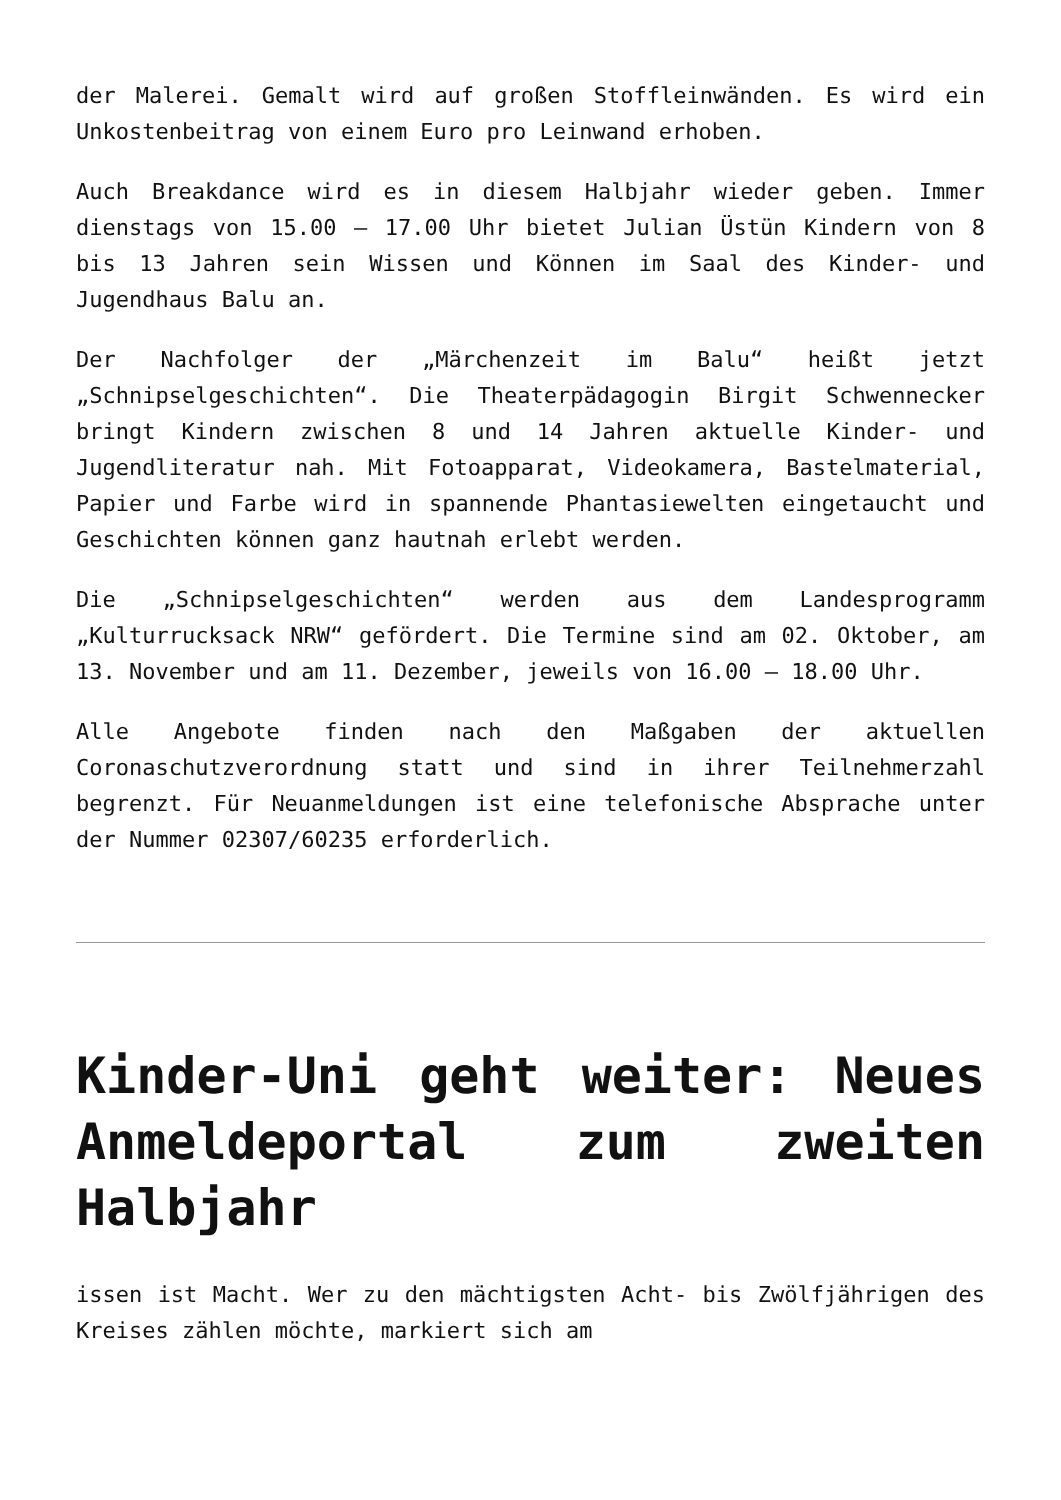der Malerei. Gemalt wird auf großen Stoffleinwänden. Es wird ein Unkostenbeitrag von einem Euro pro Leinwand erhoben.
Auch Breakdance wird es in diesem Halbjahr wieder geben. Immer dienstags von 15.00 – 17.00 Uhr bietet Julian Üstün Kindern von 8 bis 13 Jahren sein Wissen und Können im Saal des Kinder- und Jugendhaus Balu an.
Der Nachfolger der „Märchenzeit im Balu“ heißt jetzt „Schnipselgeschichten“. Die Theaterpädagogin Birgit Schwennecker bringt Kindern zwischen 8 und 14 Jahren aktuelle Kinder- und Jugendliteratur nah. Mit Fotoapparat, Videokamera, Bastelmaterial, Papier und Farbe wird in spannende Phantasiewelten eingetaucht und Geschichten können ganz hautnah erlebt werden.
Die „Schnipselgeschichten“ werden aus dem Landesprogramm „Kulturrucksack NRW“ gefördert. Die Termine sind am 02. Oktober, am 13. November und am 11. Dezember, jeweils von 16.00 – 18.00 Uhr.
Alle Angebote finden nach den Maßgaben der aktuellen Coronaschutzverordnung statt und sind in ihrer Teilnehmerzahl begrenzt. Für Neuanmeldungen ist eine telefonische Absprache unter der Nummer 02307/60235 erforderlich.
Kinder-Uni geht weiter: Neues Anmeldeportal zum zweiten Halbjahr
issen ist Macht. Wer zu den mächtigsten Acht- bis Zwölfjährigen des Kreises zählen möchte, markiert sich am